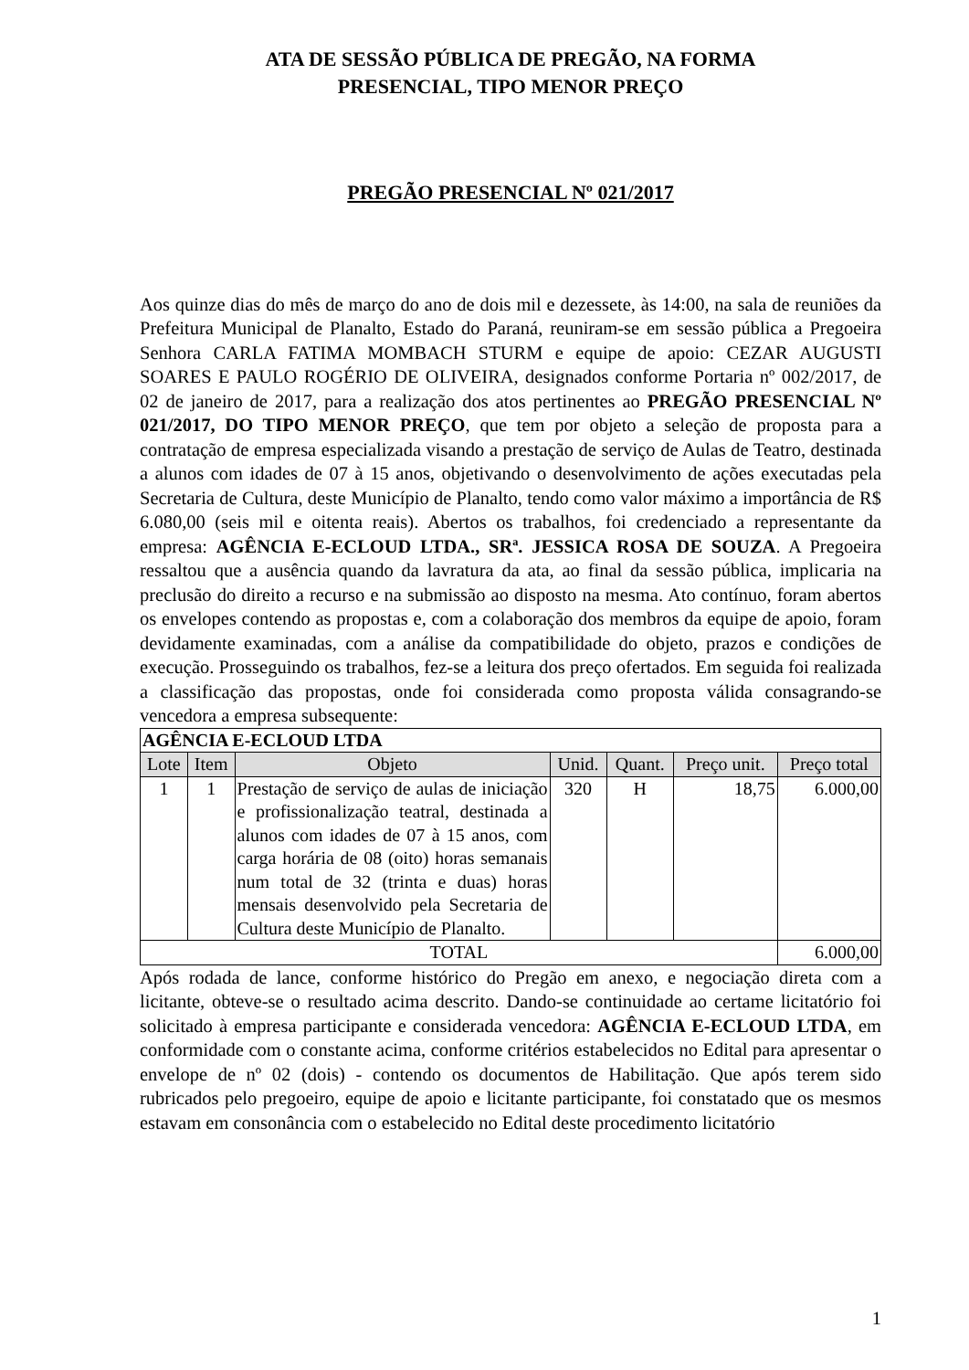ATA DE SESSÃO PÚBLICA DE PREGÃO, NA FORMA
PRESENCIAL, TIPO MENOR PREÇO
PREGÃO PRESENCIAL Nº 021/2017
Aos quinze dias do mês de março do ano de dois mil e dezessete, às 14:00, na sala de reuniões da Prefeitura Municipal de Planalto, Estado do Paraná, reuniram-se em sessão pública a Pregoeira Senhora CARLA FATIMA MOMBACH STURM e equipe de apoio: CEZAR AUGUSTI SOARES E PAULO ROGÉRIO DE OLIVEIRA, designados conforme Portaria nº 002/2017, de 02 de janeiro de 2017, para a realização dos atos pertinentes ao PREGÃO PRESENCIAL Nº 021/2017, DO TIPO MENOR PREÇO, que tem por objeto a seleção de proposta para a contratação de empresa especializada visando a prestação de serviço de Aulas de Teatro, destinada a alunos com idades de 07 à 15 anos, objetivando o desenvolvimento de ações executadas pela Secretaria de Cultura, deste Município de Planalto, tendo como valor máximo a importância de R$ 6.080,00 (seis mil e oitenta reais). Abertos os trabalhos, foi credenciado a representante da empresa: AGÊNCIA E-ECLOUD LTDA., SRª. JESSICA ROSA DE SOUZA. A Pregoeira ressaltou que a ausência quando da lavratura da ata, ao final da sessão pública, implicaria na preclusão do direito a recurso e na submissão ao disposto na mesma. Ato contínuo, foram abertos os envelopes contendo as propostas e, com a colaboração dos membros da equipe de apoio, foram devidamente examinadas, com a análise da compatibilidade do objeto, prazos e condições de execução. Prosseguindo os trabalhos, fez-se a leitura dos preço ofertados. Em seguida foi realizada a classificação das propostas, onde foi considerada como proposta válida consagrando-se vencedora a empresa subsequente:
| AGÊNCIA E-ECLOUD LTDA | | | | | | |
| Lote | Item | Objeto | Unid. | Quant. | Preço unit. | Preço total |
| 1 | 1 | Prestação de serviço de aulas de iniciação e profissionalização teatral, destinada a alunos com idades de 07 à 15 anos, com carga horária de 08 (oito) horas semanais num total de 32 (trinta e duas) horas mensais desenvolvido pela Secretaria de Cultura deste Município de Planalto. | 320 | H | 18,75 | 6.000,00 |
| TOTAL | | | | | | 6.000,00 |
Após rodada de lance, conforme histórico do Pregão em anexo, e negociação direta com a licitante, obteve-se o resultado acima descrito. Dando-se continuidade ao certame licitatório foi solicitado à empresa participante e considerada vencedora: AGÊNCIA E-ECLOUD LTDA, em conformidade com o constante acima, conforme critérios estabelecidos no Edital para apresentar o envelope de nº 02 (dois) - contendo os documentos de Habilitação. Que após terem sido rubricados pelo pregoeiro, equipe de apoio e licitante participante, foi constatado que os mesmos estavam em consonância com o estabelecido no Edital deste procedimento licitatório
1